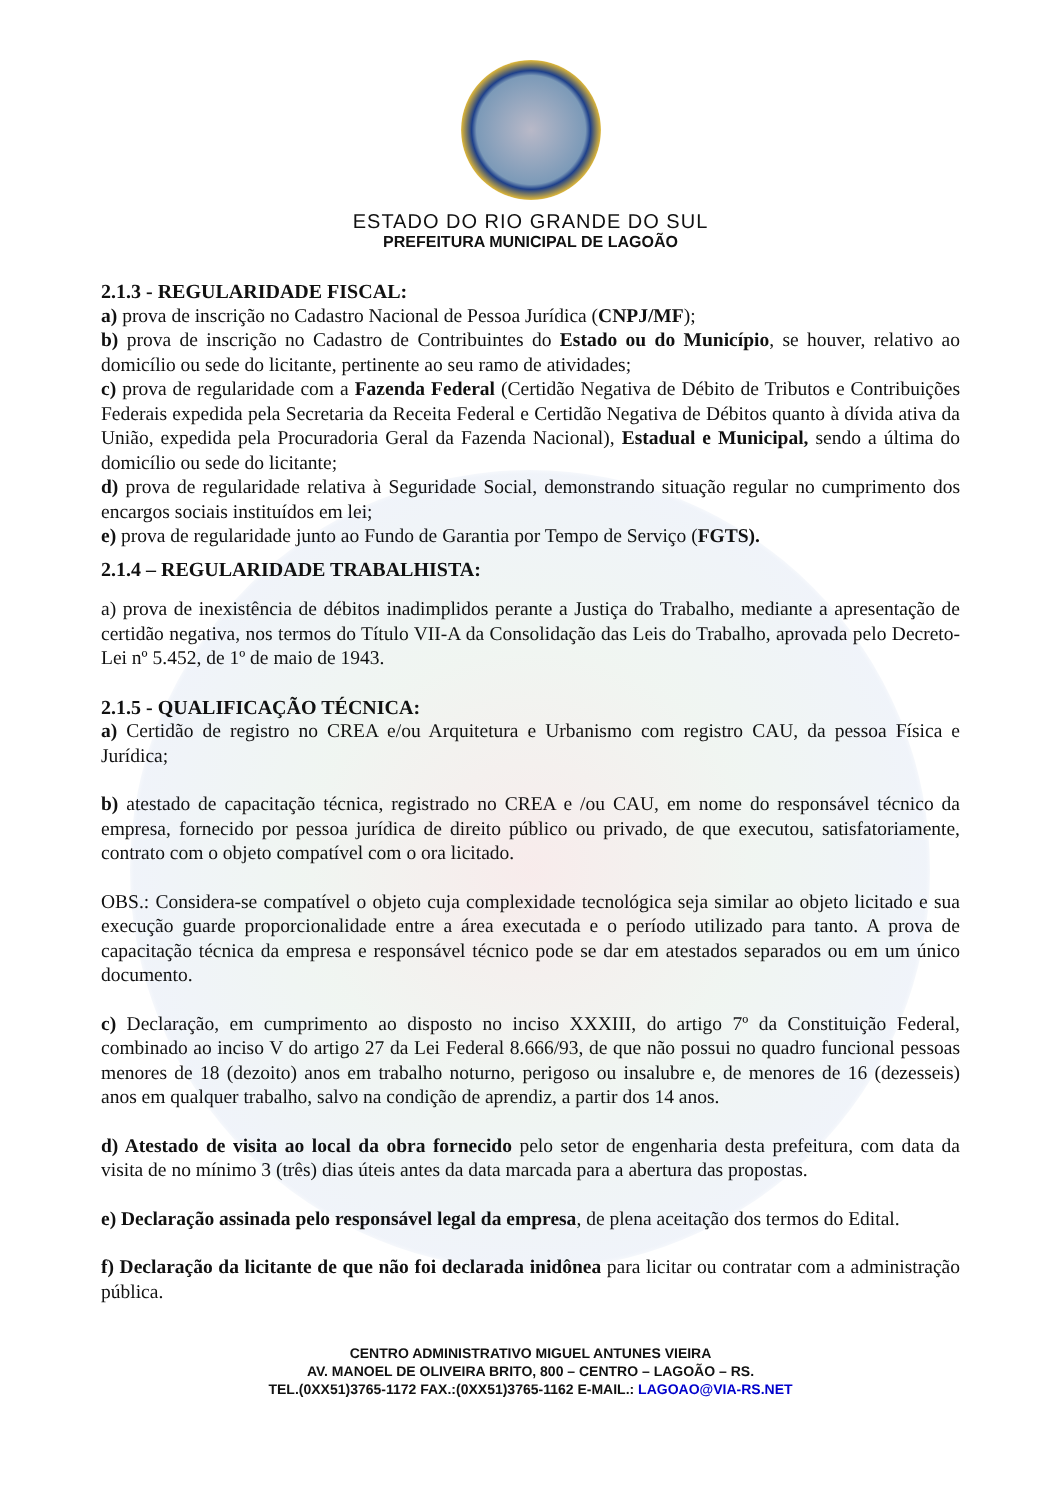ESTADO DO RIO GRANDE DO SUL
PREFEITURA MUNICIPAL DE LAGOÃO
2.1.3 - REGULARIDADE FISCAL:
a) prova de inscrição no Cadastro Nacional de Pessoa Jurídica (CNPJ/MF);
b) prova de inscrição no Cadastro de Contribuintes do Estado ou do Município, se houver, relativo ao domicílio ou sede do licitante, pertinente ao seu ramo de atividades;
c) prova de regularidade com a Fazenda Federal (Certidão Negativa de Débito de Tributos e Contribuições Federais expedida pela Secretaria da Receita Federal e Certidão Negativa de Débitos quanto à dívida ativa da União, expedida pela Procuradoria Geral da Fazenda Nacional), Estadual e Municipal, sendo a última do domicílio ou sede do licitante;
d) prova de regularidade relativa à Seguridade Social, demonstrando situação regular no cumprimento dos encargos sociais instituídos em lei;
e) prova de regularidade junto ao Fundo de Garantia por Tempo de Serviço (FGTS).
2.1.4 – REGULARIDADE TRABALHISTA:
a) prova de inexistência de débitos inadimplidos perante a Justiça do Trabalho, mediante a apresentação de certidão negativa, nos termos do Título VII-A da Consolidação das Leis do Trabalho, aprovada pelo Decreto-Lei nº 5.452, de 1º de maio de 1943.
2.1.5 - QUALIFICAÇÃO TÉCNICA:
a) Certidão de registro no CREA e/ou Arquitetura e Urbanismo com registro CAU, da pessoa Física e Jurídica;
b) atestado de capacitação técnica, registrado no CREA e /ou CAU, em nome do responsável técnico da empresa, fornecido por pessoa jurídica de direito público ou privado, de que executou, satisfatoriamente, contrato com o objeto compatível com o ora licitado.
OBS.: Considera-se compatível o objeto cuja complexidade tecnológica seja similar ao objeto licitado e sua execução guarde proporcionalidade entre a área executada e o período utilizado para tanto. A prova de capacitação técnica da empresa e responsável técnico pode se dar em atestados separados ou em um único documento.
c) Declaração, em cumprimento ao disposto no inciso XXXIII, do artigo 7º da Constituição Federal, combinado ao inciso V do artigo 27 da Lei Federal 8.666/93, de que não possui no quadro funcional pessoas menores de 18 (dezoito) anos em trabalho noturno, perigoso ou insalubre e, de menores de 16 (dezesseis) anos em qualquer trabalho, salvo na condição de aprendiz, a partir dos 14 anos.
d) Atestado de visita ao local da obra fornecido pelo setor de engenharia desta prefeitura, com data da visita de no mínimo 3 (três) dias úteis antes da data marcada para a abertura das propostas.
e) Declaração assinada pelo responsável legal da empresa, de plena aceitação dos termos do Edital.
f) Declaração da licitante de que não foi declarada inidônea para licitar ou contratar com a administração pública.
CENTRO ADMINISTRATIVO MIGUEL ANTUNES VIEIRA
AV. MANOEL DE OLIVEIRA BRITO, 800 – CENTRO – LAGOÃO – RS.
TEL.(0XX51)3765-1172 FAX.:(0XX51)3765-1162 E-MAIL.: LAGOAO@VIA-RS.NET